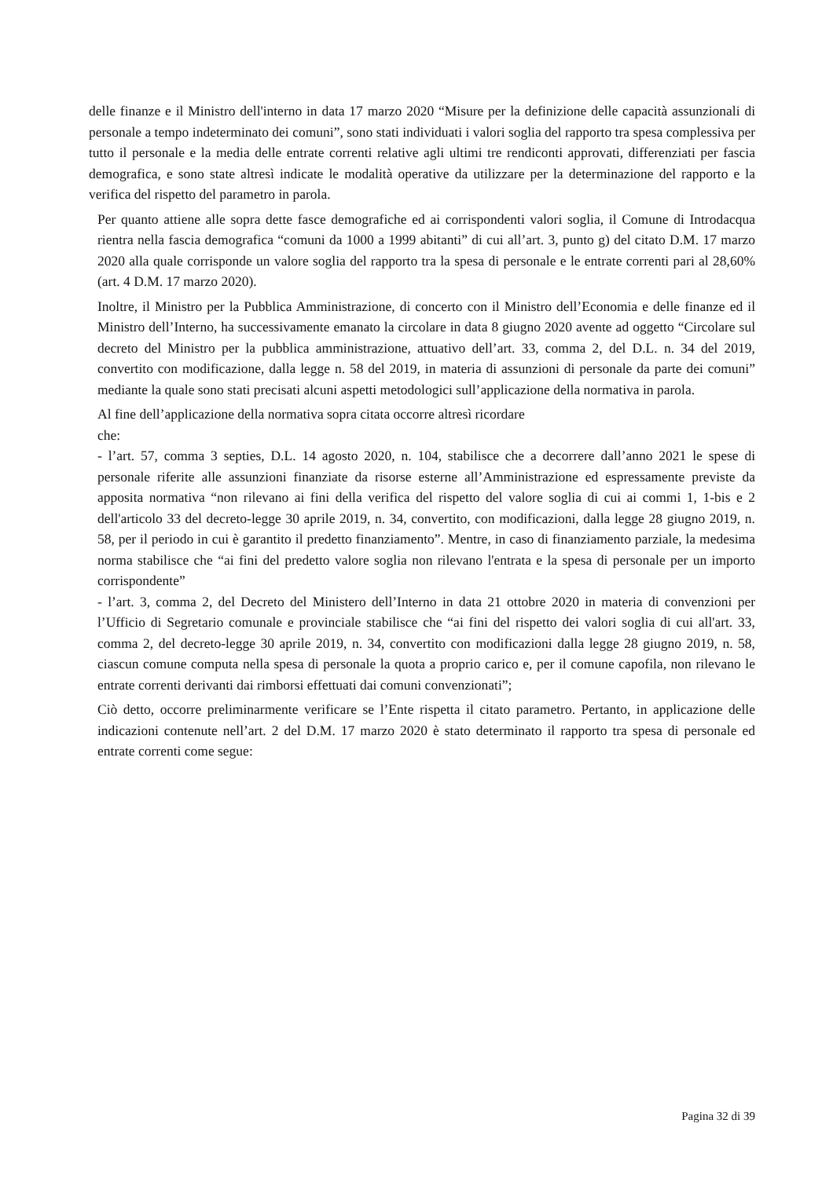delle finanze e il Ministro dell'interno in data 17 marzo 2020 “Misure per la definizione delle capacità assunzionali di personale a tempo indeterminato dei comuni”, sono stati individuati i valori soglia del rapporto tra spesa complessiva per tutto il personale e la media delle entrate correnti relative agli ultimi tre rendiconti approvati, differenziati per fascia demografica, e sono state altresì indicate le modalità operative da utilizzare per la determinazione del rapporto e la verifica del rispetto del parametro in parola.
Per quanto attiene alle sopra dette fasce demografiche ed ai corrispondenti valori soglia, il Comune di Introdacqua rientra nella fascia demografica “comuni da 1000 a 1999 abitanti” di cui all’art. 3, punto g) del citato D.M. 17 marzo 2020 alla quale corrisponde un valore soglia del rapporto tra la spesa di personale e le entrate correnti pari al 28,60% (art. 4 D.M. 17 marzo 2020).
Inoltre, il Ministro per la Pubblica Amministrazione, di concerto con il Ministro dell’Economia e delle finanze ed il Ministro dell’Interno, ha successivamente emanato la circolare in data 8 giugno 2020 avente ad oggetto “Circolare sul decreto del Ministro per la pubblica amministrazione, attuativo dell’art. 33, comma 2, del D.L. n. 34 del 2019, convertito con modificazione, dalla legge n. 58 del 2019, in materia di assunzioni di personale da parte dei comuni” mediante la quale sono stati precisati alcuni aspetti metodologici sull’applicazione della normativa in parola.
Al fine dell’applicazione della normativa sopra citata occorre altresì ricordare
che:
- l’art. 57, comma 3 septies, D.L. 14 agosto 2020, n. 104, stabilisce che a decorrere dall’anno 2021 le spese di personale riferite alle assunzioni finanziate da risorse esterne all’Amministrazione ed espressamente previste da apposita normativa “non rilevano ai fini della verifica del rispetto del valore soglia di cui ai commi 1, 1-bis e 2 dell'articolo 33 del decreto-legge 30 aprile 2019, n. 34, convertito, con modificazioni, dalla legge 28 giugno 2019, n. 58, per il periodo in cui è garantito il predetto finanziamento”. Mentre, in caso di finanziamento parziale, la medesima norma stabilisce che “ai fini del predetto valore soglia non rilevano l'entrata e la spesa di personale per un importo corrispondente”
- l’art. 3, comma 2, del Decreto del Ministero dell’Interno in data 21 ottobre 2020 in materia di convenzioni per l’Ufficio di Segretario comunale e provinciale stabilisce che “ai fini del rispetto dei valori soglia di cui all'art. 33, comma 2, del decreto-legge 30 aprile 2019, n. 34, convertito con modificazioni dalla legge 28 giugno 2019, n. 58, ciascun comune computa nella spesa di personale la quota a proprio carico e, per il comune capofila, non rilevano le entrate correnti derivanti dai rimborsi effettuati dai comuni convenzionati”;
Ciò detto, occorre preliminarmente verificare se l’Ente rispetta il citato parametro. Pertanto, in applicazione delle indicazioni contenute nell’art. 2 del D.M. 17 marzo 2020 è stato determinato il rapporto tra spesa di personale ed entrate correnti come segue:
Pagina 32 di 39